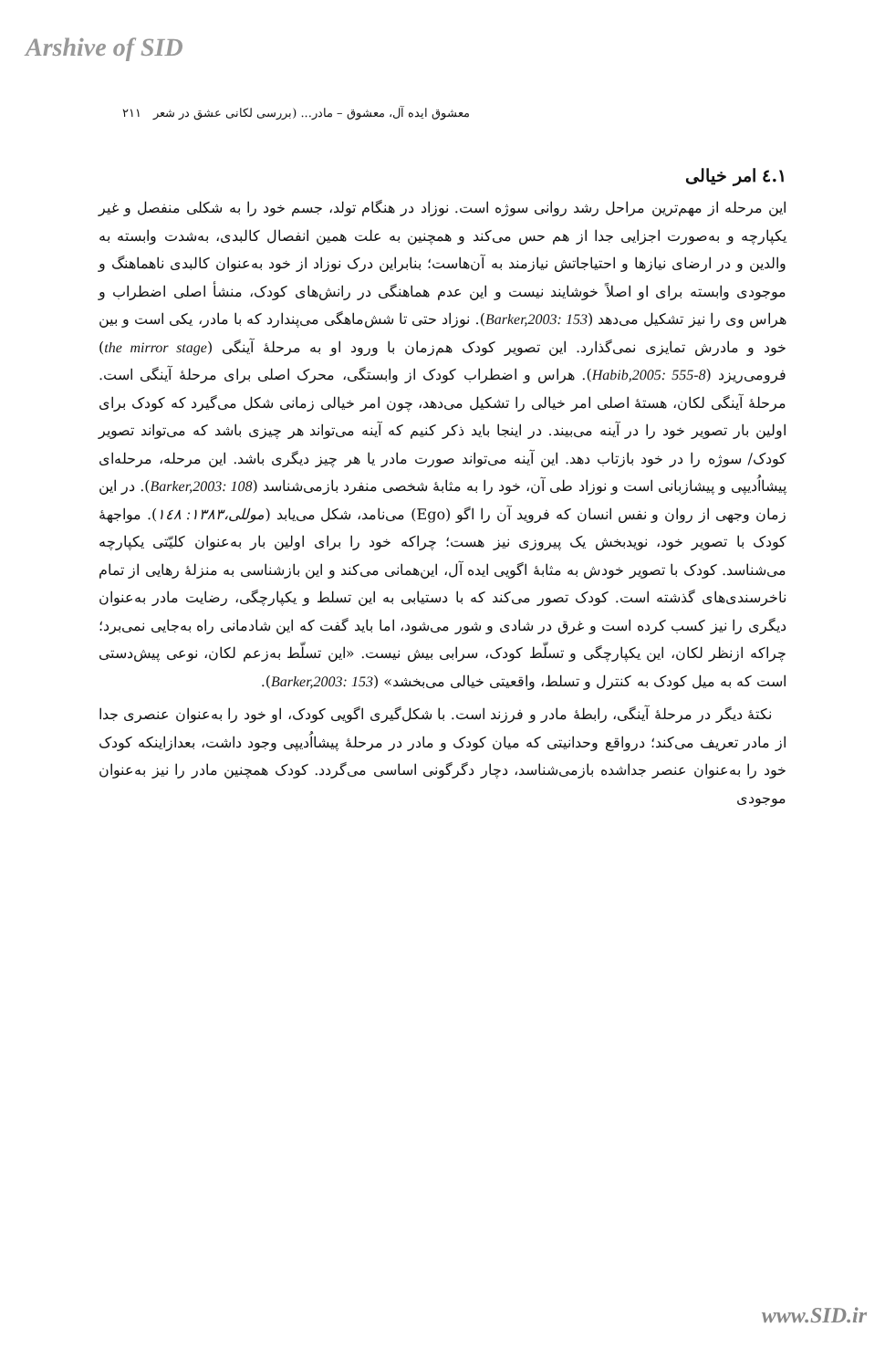Arshive of SID
معشوق ایده آل، معشوق – مادر... (بررسی لکانی عشق در شعر ۲۱۱
۱.٤ امر خیالی
این مرحله از مهم‌ترین مراحل رشد روانی سوژه است. نوزاد در هنگام تولد، جسم خود را به شکلی منفصل و غیر یکپارچه و به‌صورت اجزایی جدا از هم حس می‌کند و همچنین به علت همین انفصال کالبدی، به‌شدت وابسته به والدین و در ارضای نیازها و احتیاجاتش نیازمند به آن‌هاست؛ بنابراین درک نوزاد از خود به‌عنوان کالبدی ناهماهنگ و موجودی وابسته برای او اصلاً خوشایند نیست و این عدم هماهنگی در رانش‌های کودک، منشأ اصلی اضطراب و هراس وی را نیز تشکیل می‌دهد (Barker,2003: 153). نوزاد حتی تا شش‌ماهگی می‌پندارد که با مادر، یکی است و بین خود و مادرش تمایزی نمی‌گذارد. این تصویر کودک هم‌زمان با ورود او به مرحلهٔ آینگی (the mirror stage) فرومی‌ریزد (Habib,2005: 555-8). هراس و اضطراب کودک از وابستگی، محرک اصلی برای مرحلهٔ آینگی است. مرحلهٔ آینگی لکان، هستهٔ اصلی امر خیالی را تشکیل می‌دهد، چون امر خیالی زمانی شکل می‌گیرد که کودک برای اولین بار تصویر خود را در آینه می‌بیند. در اینجا باید ذکر کنیم که آینه می‌تواند هر چیزی باشد که می‌تواند تصویر کودک/ سوژه را در خود بازتاب دهد. این آینه می‌تواند صورت مادر یا هر چیز دیگری باشد. این مرحله، مرحله‌ای پیشااُدیپی و پیشازبانی است و نوزاد طی آن، خود را به مثابهٔ شخصی منفرد بازمی‌شناسد (Barker,2003: 108). در این زمان وجهی از روان و نفس انسان که فروید آن را اگو (Ego) می‌نامد، شکل می‌یابد (موللی،۱۳۸۳: ۱٤۸). مواجههٔ کودک با تصویر خود، نویدبخش یک پیروزی نیز هست؛ چراکه خود را برای اولین بار به‌عنوان کلیّتی یکپارچه می‌شناسد. کودک با تصویر خودش به مثابهٔ اگویی ایده آل، این‌همانی می‌کند و این بازشناسی به منزلهٔ رهایی از تمام ناخرسندی‌های گذشته است. کودک تصور می‌کند که با دستیابی به این تسلط و یکپارچگی، رضایت مادر به‌عنوان دیگری را نیز کسب کرده است و غرق در شادی و شور می‌شود، اما باید گفت که این شادمانی راه به‌جایی نمی‌برد؛ چراکه ازنظر لکان، این یکپارچگی و تسلّط کودک، سرابی بیش نیست. «این تسلّط به‌زعم لکان، نوعی پیش‌دستی است که به میل کودک به کنترل و تسلط، واقعیتی خیالی می‌بخشد» (Barker,2003: 153).
نکتهٔ دیگر در مرحلهٔ آینگی، رابطهٔ مادر و فرزند است. با شکل‌گیری اگویی کودک، او خود را به‌عنوان عنصری جدا از مادر تعریف می‌کند؛ درواقع وحدانیتی که میان کودک و مادر در مرحلهٔ پیشااُدیپی وجود داشت، بعدازاینکه کودک خود را به‌عنوان عنصر جداشده بازمی‌شناسد، دچار دگرگونی اساسی می‌گردد. کودک همچنین مادر را نیز به‌عنوان موجودی
www.SID.ir